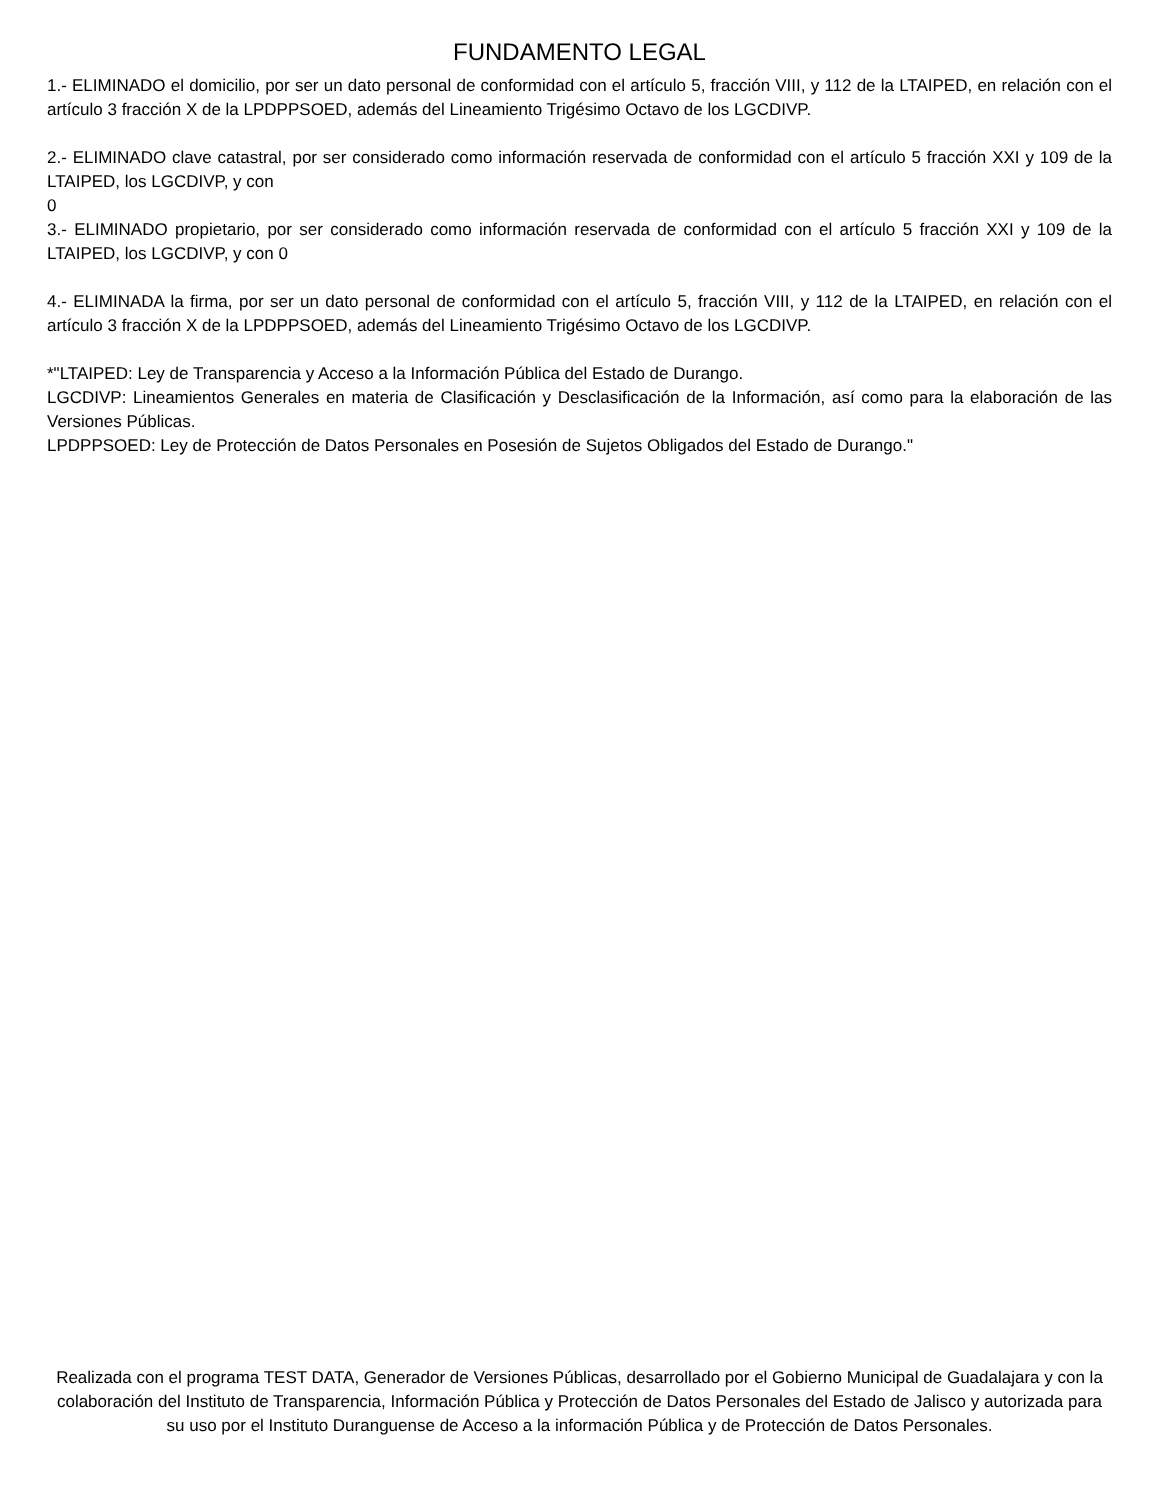FUNDAMENTO LEGAL
1.- ELIMINADO el domicilio, por ser un dato personal de conformidad con el artículo 5, fracción VIII, y 112 de la LTAIPED, en relación con el artículo 3 fracción X de la LPDPPSOED, además del Lineamiento Trigésimo Octavo de los LGCDIVP.
2.- ELIMINADO clave catastral, por ser considerado como información reservada de conformidad con el artículo 5 fracción XXI y 109 de la LTAIPED, los LGCDIVP, y con
0
3.- ELIMINADO propietario, por ser considerado como información reservada de conformidad con el artículo 5 fracción XXI y 109 de la LTAIPED, los LGCDIVP, y con 0
4.- ELIMINADA la firma, por ser un dato personal de conformidad con el artículo 5, fracción VIII, y 112 de la LTAIPED, en relación con el artículo 3 fracción X de la LPDPPSOED, además del Lineamiento Trigésimo Octavo de los LGCDIVP.
*"LTAIPED: Ley de Transparencia y Acceso a la Información Pública del Estado de Durango.
LGCDIVP: Lineamientos Generales en materia de Clasificación y Desclasificación de la Información, así como para la elaboración de las Versiones Públicas.
LPDPPSOED: Ley de Protección de Datos Personales en Posesión de Sujetos Obligados del Estado de Durango."
Realizada con el programa TEST DATA, Generador de Versiones Públicas, desarrollado por el Gobierno Municipal de Guadalajara y con la colaboración del Instituto de Transparencia, Información Pública y Protección de Datos Personales del Estado de Jalisco y autorizada para su uso por el Instituto Duranguense de Acceso a la información Pública y de Protección de Datos Personales.